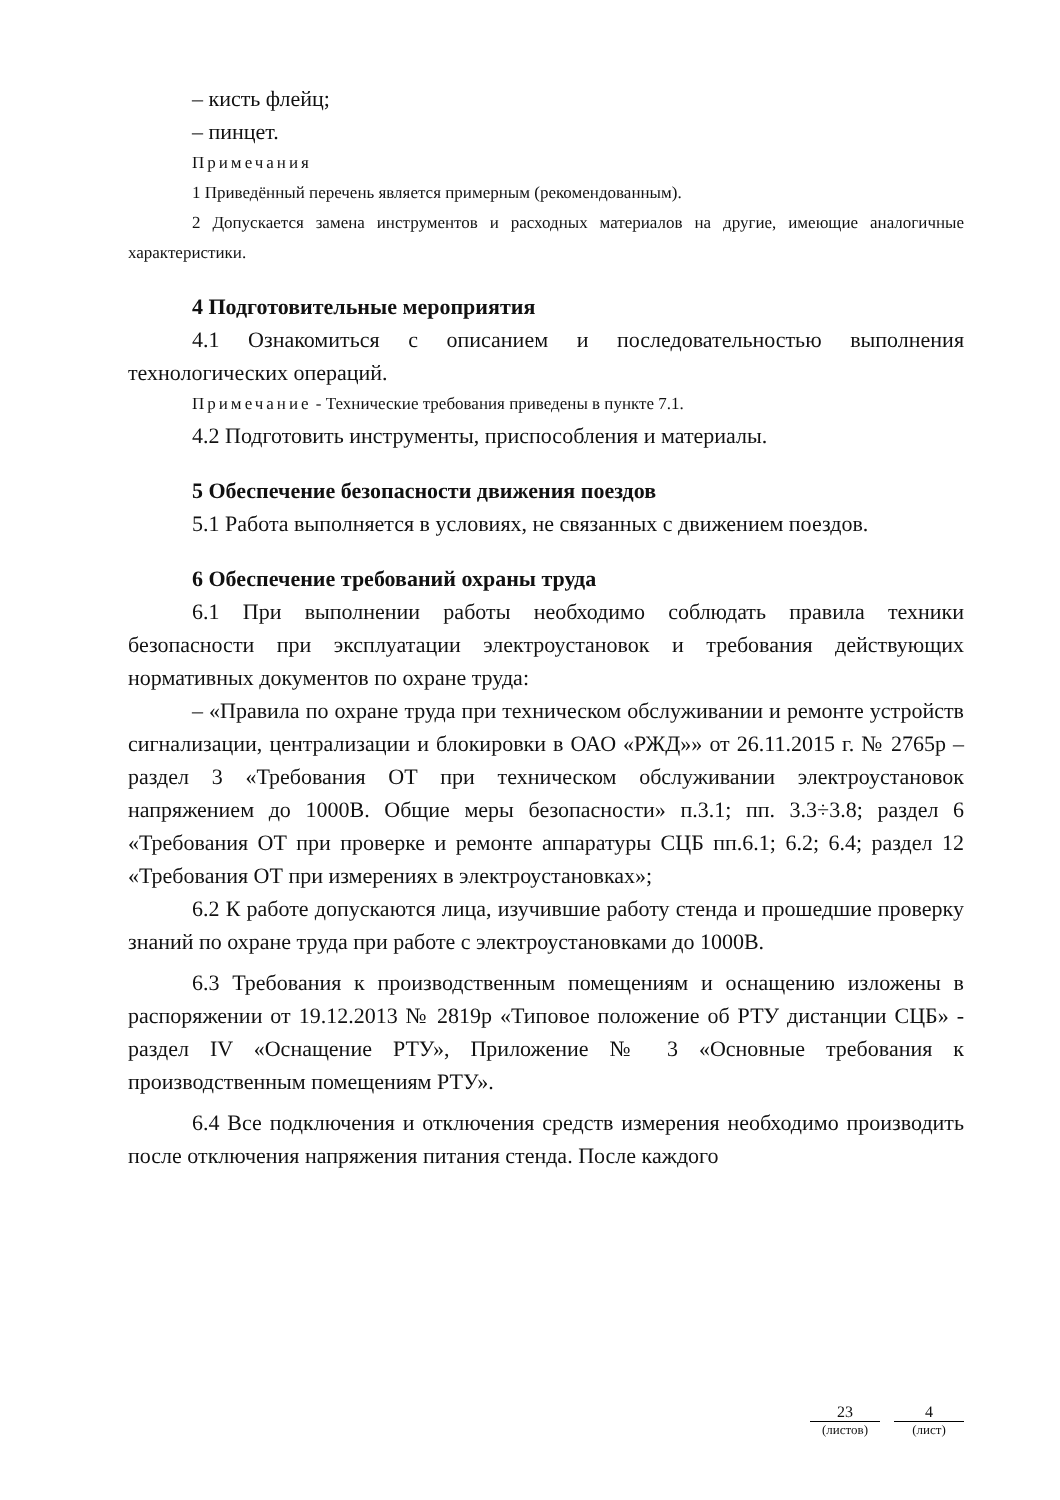– кисть флейц;
– пинцет.
Примечания
1 Приведённый перечень является примерным (рекомендованным).
2 Допускается замена инструментов и расходных материалов на другие, имеющие аналогичные характеристики.
4 Подготовительные мероприятия
4.1 Ознакомиться с описанием и последовательностью выполнения технологических операций.
Примечание - Технические требования приведены в пункте 7.1.
4.2 Подготовить инструменты, приспособления и материалы.
5 Обеспечение безопасности движения поездов
5.1 Работа выполняется в условиях, не связанных с движением поездов.
6 Обеспечение требований охраны труда
6.1 При выполнении работы необходимо соблюдать правила техники безопасности при эксплуатации электроустановок и требования действующих нормативных документов по охране труда:
– «Правила по охране труда при техническом обслуживании и ремонте устройств сигнализации, централизации и блокировки в ОАО «РЖД»» от 26.11.2015 г. № 2765р – раздел 3 «Требования ОТ при техническом обслуживании электроустановок напряжением до 1000В. Общие меры безопасности» п.3.1; пп. 3.3÷3.8; раздел 6 «Требования ОТ при проверке и ремонте аппаратуры СЦБ пп.6.1; 6.2; 6.4; раздел 12 «Требования ОТ при измерениях в электроустановках»;
6.2 К работе допускаются лица, изучившие работу стенда и прошедшие проверку знаний по охране труда при работе с электроустановками до 1000В.
6.3 Требования к производственным помещениям и оснащению изложены в распоряжении от 19.12.2013 № 2819р «Типовое положение об РТУ дистанции СЦБ» - раздел IV «Оснащение РТУ», Приложение № 3 «Основные требования к производственным помещениям РТУ».
6.4 Все подключения и отключения средств измерения необходимо производить после отключения напряжения питания стенда. После каждого
23
(листов)
4
(лист)